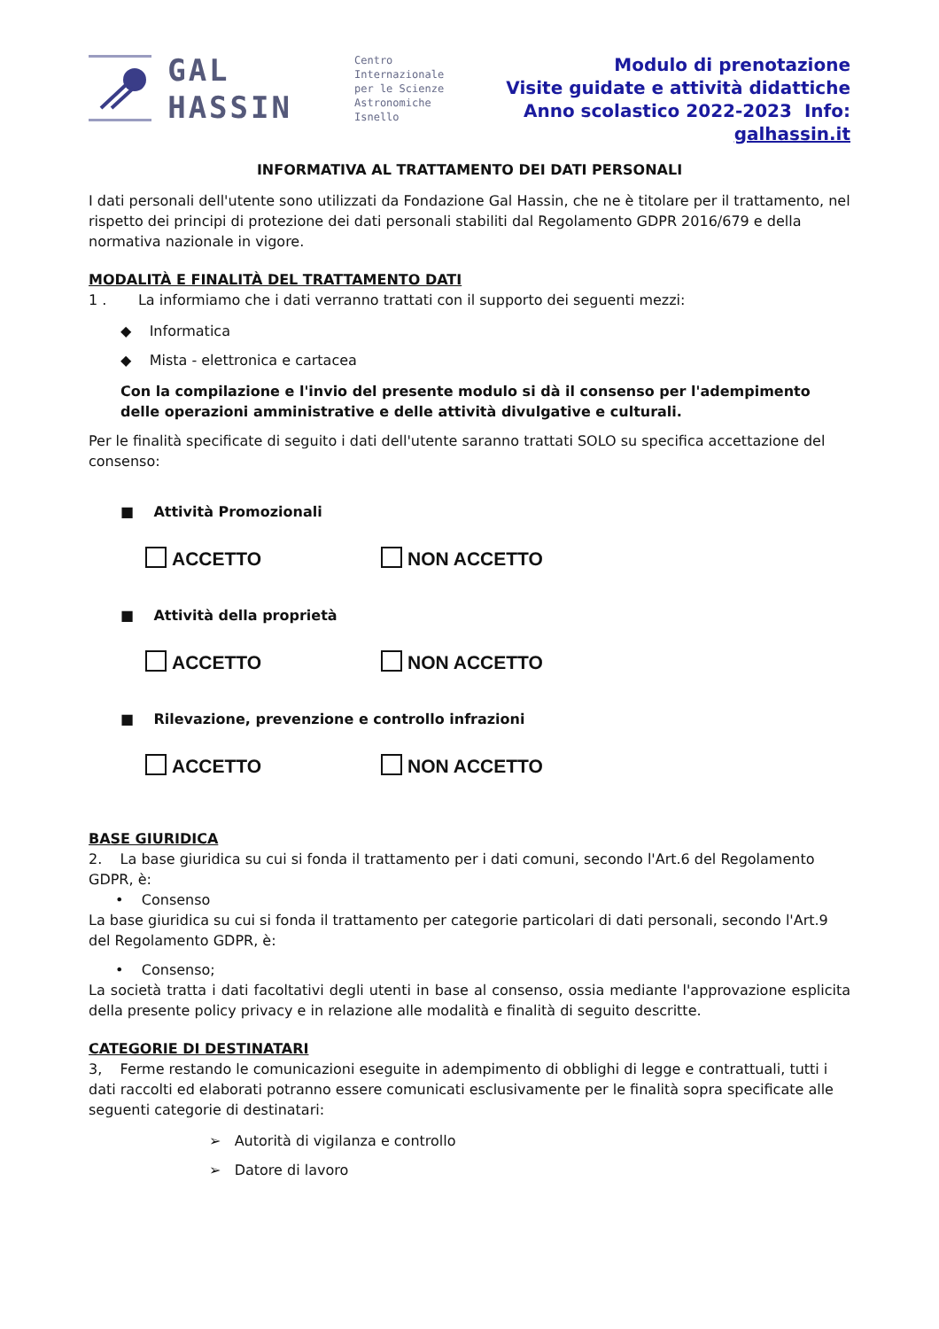GAL
HASSIN
Centro
Internazionale
per le Scienze
Astronomiche
Isnello
Modulo di prenotazione
Visite guidate e attività didattiche
Anno scolastico 2022-2023 Info: galhassin.it
INFORMATIVA AL TRATTAMENTO DEI DATI PERSONALI
I dati personali dell'utente sono utilizzati da Fondazione Gal Hassin, che ne è titolare per il trattamento, nel rispetto dei principi di protezione dei dati personali stabiliti dal Regolamento GDPR 2016/679 e della normativa nazionale in vigore.
MODALITÀ E FINALITÀ DEL TRATTAMENTO DATI
1 . La informiamo che i dati verranno trattati con il supporto dei seguenti mezzi:
◆ Informatica
◆ Mista - elettronica e cartacea
Con la compilazione e l'invio del presente modulo si dà il consenso per l'adempimento delle operazioni amministrative e delle attività divulgative e culturali.
Per le finalità specificate di seguito i dati dell'utente saranno trattati SOLO su specifica accettazione del consenso:
■ Attività Promozionali
ACCETTO NON ACCETTO
■ Attività della proprietà
ACCETTO NON ACCETTO
■ Rilevazione, prevenzione e controllo infrazioni
ACCETTO NON ACCETTO
BASE GIURIDICA
2. La base giuridica su cui si fonda il trattamento per i dati comuni, secondo l'Art.6 del Regolamento GDPR, è:
• Consenso
La base giuridica su cui si fonda il trattamento per categorie particolari di dati personali, secondo l'Art.9 del Regolamento GDPR, è:
• Consenso;
La società tratta i dati facoltativi degli utenti in base al consenso, ossia mediante l'approvazione esplicita della presente policy privacy e in relazione alle modalità e finalità di seguito descritte.
CATEGORIE DI DESTINATARI
3, Ferme restando le comunicazioni eseguite in adempimento di obblighi di legge e contrattuali, tutti i dati raccolti ed elaborati potranno essere comunicati esclusivamente per le finalità sopra specificate alle seguenti categorie di destinatari:
➢ Autorità di vigilanza e controllo
➢ Datore di lavoro